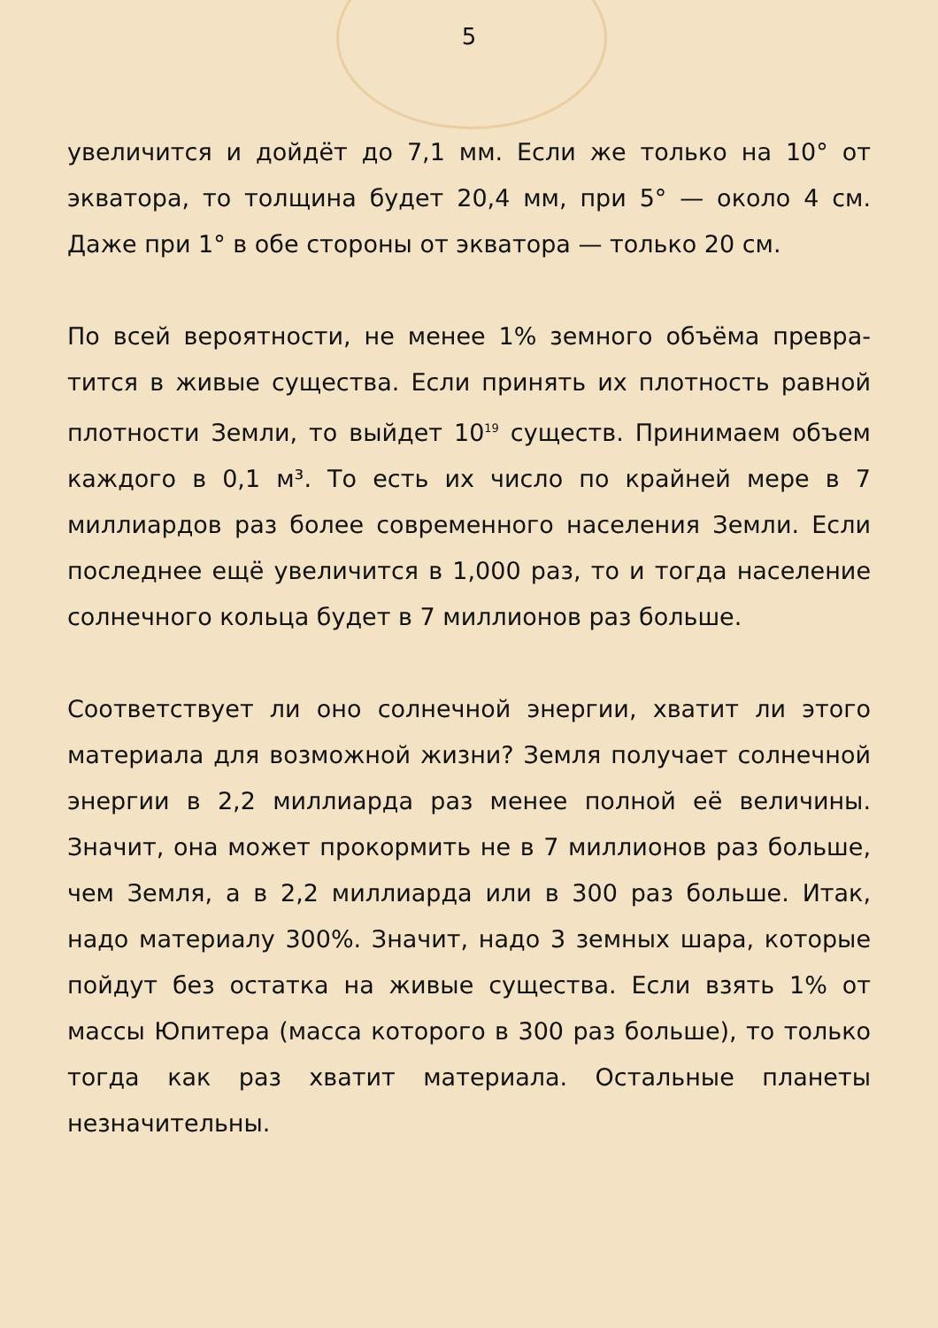5
увеличится и дойдёт до 7,1 мм. Если же только на 10° от экватора, то толщина будет 20,4 мм, при 5° — около 4 см. Даже при 1° в обе стороны от экватора — только 20 см.
По всей вероятности, не менее 1% земного объёма превра­тится в живые существа. Если принять их плотность равной плотности Земли, то выйдет 10<sup>19</sup> существ. Принимаем объем каждого в 0,1 м³. То есть их число по крайней мере в 7 миллиардов раз более современного населения Земли. Если последнее ещё увеличится в 1,000 раз, то и тогда население солнечного кольца будет в 7 миллионов раз больше.
Соответствует ли оно солнечной энергии, хватит ли этого материала для возможной жизни? Земля получает солнечной энергии в 2,2 миллиарда раз менее полной её величины. Значит, она может прокормить не в 7 миллионов раз больше, чем Земля, а в 2,2 миллиарда или в 300 раз больше. Итак, надо материалу 300%. Значит, надо 3 земных шара, которые пойдут без остатка на живые существа. Если взять 1% от массы Юпитера (масса которого в 300 раз больше), то только тогда как раз хватит материала. Остальные планеты незначительны.